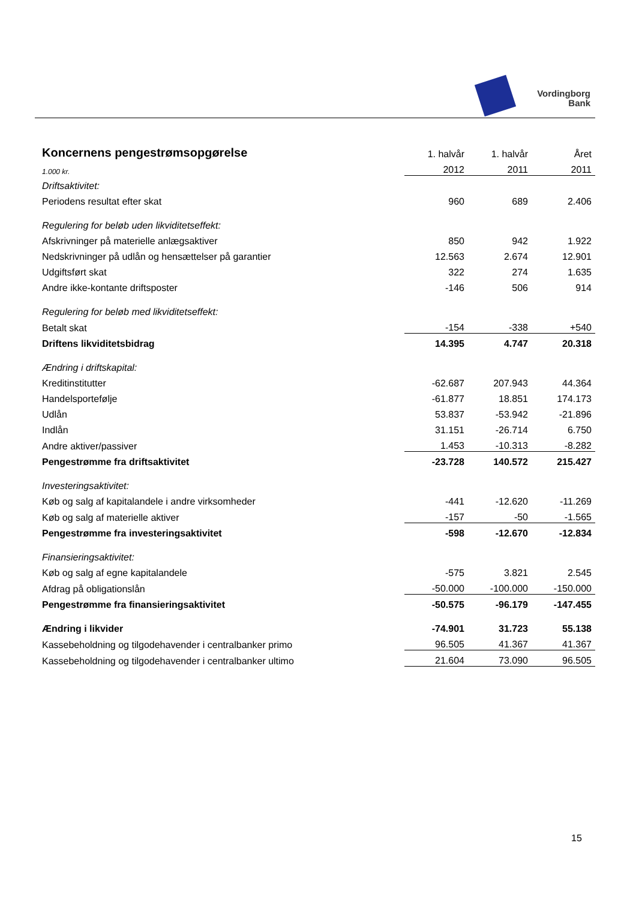Vordingborg
Bank
| Koncernens pengestrømsopgørelse | 1. halvår | 1. halvår | Året |
| 1.000 kr. | 2012 | 2011 | 2011 |
| Driftsaktivitet: | | | |
| Periodens resultat efter skat | 960 | 689 | 2.406 |
| Regulering for beløb uden likviditetseffekt: | | | |
| Afskrivninger på materielle anlægsaktiver | 850 | 942 | 1.922 |
| Nedskrivninger på udlån og hensættelser på garantier | 12.563 | 2.674 | 12.901 |
| Udgiftsført skat | 322 | 274 | 1.635 |
| Andre ikke-kontante driftsposter | -146 | 506 | 914 |
| Regulering for beløb med likviditetseffekt: | | | |
| Betalt skat | -154 | -338 | +540 |
| Driftens likviditetsbidrag | 14.395 | 4.747 | 20.318 |
| Ændring i driftskapital: | | | |
| Kreditinstitutter | -62.687 | 207.943 | 44.364 |
| Handelsportefølje | -61.877 | 18.851 | 174.173 |
| Udlån | 53.837 | -53.942 | -21.896 |
| Indlån | 31.151 | -26.714 | 6.750 |
| Andre aktiver/passiver | 1.453 | -10.313 | -8.282 |
| Pengestrømme fra driftsaktivitet | -23.728 | 140.572 | 215.427 |
| Investeringsaktivitet: | | | |
| Køb og salg af kapitalandele i andre virksomheder | -441 | -12.620 | -11.269 |
| Køb og salg af materielle aktiver | -157 | -50 | -1.565 |
| Pengestrømme fra investeringsaktivitet | -598 | -12.670 | -12.834 |
| Finansieringsaktivitet: | | | |
| Køb og salg af egne kapitalandele | -575 | 3.821 | 2.545 |
| Afdrag på obligationslån | -50.000 | -100.000 | -150.000 |
| Pengestrømme fra finansieringsaktivitet | -50.575 | -96.179 | -147.455 |
| Ændring i likvider | -74.901 | 31.723 | 55.138 |
| Kassebeholdning og tilgodehavender i centralbanker primo | 96.505 | 41.367 | 41.367 |
| Kassebeholdning og tilgodehavender i centralbanker ultimo | 21.604 | 73.090 | 96.505 |
15